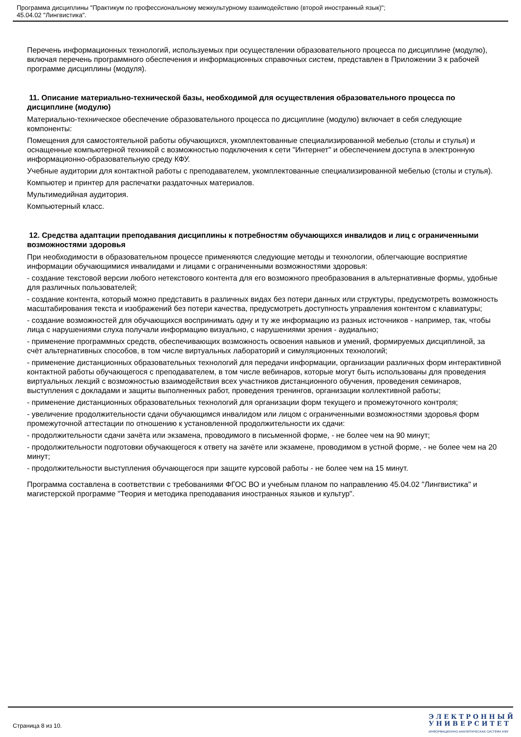Программа дисциплины "Практикум по профессиональному межкультурному взаимодействию (второй иностранный язык)";
45.04.02 "Лингвистика".
Перечень информационных технологий, используемых при осуществлении образовательного процесса по дисциплине (модулю), включая перечень программного обеспечения и информационных справочных систем, представлен в Приложении 3 к рабочей программе дисциплины (модуля).
11. Описание материально-технической базы, необходимой для осуществления образовательного процесса по дисциплине (модулю)
Материально-техническое обеспечение образовательного процесса по дисциплине (модулю) включает в себя следующие компоненты:
Помещения для самостоятельной работы обучающихся, укомплектованные специализированной мебелью (столы и стулья) и оснащенные компьютерной техникой с возможностью подключения к сети "Интернет" и обеспечением доступа в электронную информационно-образовательную среду КФУ.
Учебные аудитории для контактной работы с преподавателем, укомплектованные специализированной мебелью (столы и стулья).
Компьютер и принтер для распечатки раздаточных материалов.
Мультимедийная аудитория.
Компьютерный класс.
12. Средства адаптации преподавания дисциплины к потребностям обучающихся инвалидов и лиц с ограниченными возможностями здоровья
При необходимости в образовательном процессе применяются следующие методы и технологии, облегчающие восприятие информации обучающимися инвалидами и лицами с ограниченными возможностями здоровья:
- создание текстовой версии любого нетекстового контента для его возможного преобразования в альтернативные формы, удобные для различных пользователей;
- создание контента, который можно представить в различных видах без потери данных или структуры, предусмотреть возможность масштабирования текста и изображений без потери качества, предусмотреть доступность управления контентом с клавиатуры;
- создание возможностей для обучающихся воспринимать одну и ту же информацию из разных источников - например, так, чтобы лица с нарушениями слуха получали информацию визуально, с нарушениями зрения - аудиально;
- применение программных средств, обеспечивающих возможность освоения навыков и умений, формируемых дисциплиной, за счёт альтернативных способов, в том числе виртуальных лабораторий и симуляционных технологий;
- применение дистанционных образовательных технологий для передачи информации, организации различных форм интерактивной контактной работы обучающегося с преподавателем, в том числе вебинаров, которые могут быть использованы для проведения виртуальных лекций с возможностью взаимодействия всех участников дистанционного обучения, проведения семинаров, выступления с докладами и защиты выполненных работ, проведения тренингов, организации коллективной работы;
- применение дистанционных образовательных технологий для организации форм текущего и промежуточного контроля;
- увеличение продолжительности сдачи обучающимся инвалидом или лицом с ограниченными возможностями здоровья форм промежуточной аттестации по отношению к установленной продолжительности их сдачи:
- продолжительности сдачи зачёта или экзамена, проводимого в письменной форме, - не более чем на 90 минут;
- продолжительности подготовки обучающегося к ответу на зачёте или экзамене, проводимом в устной форме, - не более чем на 20 минут;
- продолжительности выступления обучающегося при защите курсовой работы - не более чем на 15 минут.
Программа составлена в соответствии с требованиями ФГОС ВО и учебным планом по направлению 45.04.02 "Лингвистика" и магистерской программе "Теория и методика преподавания иностранных языков и культур".
Страница 8 из 10.
Э Л Е К Т Р О Н Н Ы Й
У Н И В Е Р С И Т Е Т
ИНФОРМАЦИОННО-АНАЛИТИЧЕСКАЯ СИСТЕМА КФУ